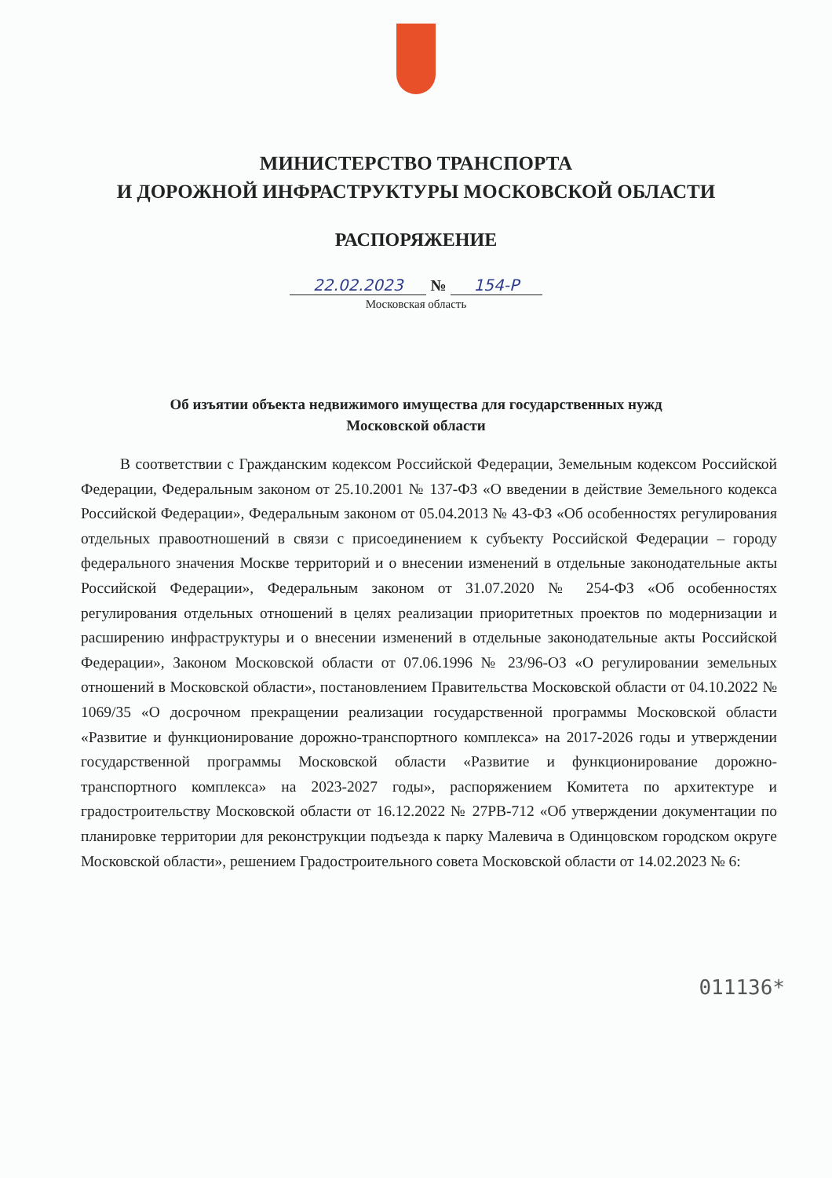МИНИСТЕРСТВО ТРАНСПОРТА
И ДОРОЖНОЙ ИНФРАСТРУКТУРЫ МОСКОВСКОЙ ОБЛАСТИ
РАСПОРЯЖЕНИЕ
22.02.2023 № 154-Р
Московская область
Об изъятии объекта недвижимого имущества для государственных нужд
Московской области
В соответствии с Гражданским кодексом Российской Федерации, Земельным кодексом Российской Федерации, Федеральным законом от 25.10.2001 № 137-ФЗ «О введении в действие Земельного кодекса Российской Федерации», Федеральным законом от 05.04.2013 № 43-ФЗ «Об особенностях регулирования отдельных правоотношений в связи с присоединением к субъекту Российской Федерации – городу федерального значения Москве территорий и о внесении изменений в отдельные законодательные акты Российской Федерации», Федеральным законом от 31.07.2020 № 254-ФЗ «Об особенностях регулирования отдельных отношений в целях реализации приоритетных проектов по модернизации и расширению инфраструктуры и о внесении изменений в отдельные законодательные акты Российской Федерации», Законом Московской области от 07.06.1996 № 23/96-ОЗ «О регулировании земельных отношений в Московской области», постановлением Правительства Московской области от 04.10.2022 № 1069/35 «О досрочном прекращении реализации государственной программы Московской области «Развитие и функционирование дорожно-транспортного комплекса» на 2017-2026 годы и утверждении государственной программы Московской области «Развитие и функционирование дорожно-транспортного комплекса» на 2023-2027 годы», распоряжением Комитета по архитектуре и градостроительству Московской области от 16.12.2022 № 27РВ-712 «Об утверждении документации по планировке территории для реконструкции подъезда к парку Малевича в Одинцовском городском округе Московской области», решением Градостроительного совета Московской области от 14.02.2023 № 6:
011136*